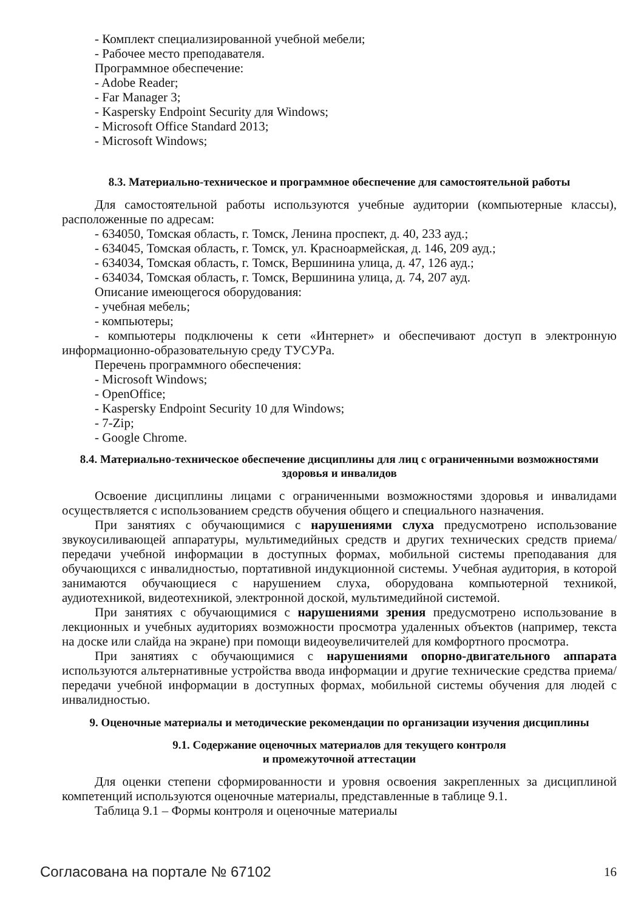- Комплект специализированной учебной мебели;
- Рабочее место преподавателя.
Программное обеспечение:
- Adobe Reader;
- Far Manager 3;
- Kaspersky Endpoint Security для Windows;
- Microsoft Office Standard 2013;
- Microsoft Windows;
8.3. Материально-техническое и программное обеспечение для самостоятельной работы
Для самостоятельной работы используются учебные аудитории (компьютерные классы), расположенные по адресам:
- 634050, Томская область, г. Томск, Ленина проспект, д. 40, 233 ауд.;
- 634045, Томская область, г. Томск, ул. Красноармейская, д. 146, 209 ауд.;
- 634034, Томская область, г. Томск, Вершинина улица, д. 47, 126 ауд.;
- 634034, Томская область, г. Томск, Вершинина улица, д. 74, 207 ауд.
Описание имеющегося оборудования:
- учебная мебель;
- компьютеры;
- компьютеры подключены к сети «Интернет» и обеспечивают доступ в электронную информационно-образовательную среду ТУСУРа.
Перечень программного обеспечения:
- Microsoft Windows;
- OpenOffice;
- Kaspersky Endpoint Security 10 для Windows;
- 7-Zip;
- Google Chrome.
8.4. Материально-техническое обеспечение дисциплины для лиц с ограниченными возможностями здоровья и инвалидов
Освоение дисциплины лицами с ограниченными возможностями здоровья и инвалидами осуществляется с использованием средств обучения общего и специального назначения.
При занятиях с обучающимися с нарушениями слуха предусмотрено использование звукоусиливающей аппаратуры, мультимедийных средств и других технических средств приема/передачи учебной информации в доступных формах, мобильной системы преподавания для обучающихся с инвалидностью, портативной индукционной системы. Учебная аудитория, в которой занимаются обучающиеся с нарушением слуха, оборудована компьютерной техникой, аудиотехникой, видеотехникой, электронной доской, мультимедийной системой.
При занятиях с обучающимися с нарушениями зрения предусмотрено использование в лекционных и учебных аудиториях возможности просмотра удаленных объектов (например, текста на доске или слайда на экране) при помощи видеоувеличителей для комфортного просмотра.
При занятиях с обучающимися с нарушениями опорно-двигательного аппарата используются альтернативные устройства ввода информации и другие технические средства приема/передачи учебной информации в доступных формах, мобильной системы обучения для людей с инвалидностью.
9. Оценочные материалы и методические рекомендации по организации изучения дисциплины
9.1. Содержание оценочных материалов для текущего контроля
и промежуточной аттестации
Для оценки степени сформированности и уровня освоения закрепленных за дисциплиной компетенций используются оценочные материалы, представленные в таблице 9.1.
Таблица 9.1 – Формы контроля и оценочные материалы
Согласована на портале № 67102 16